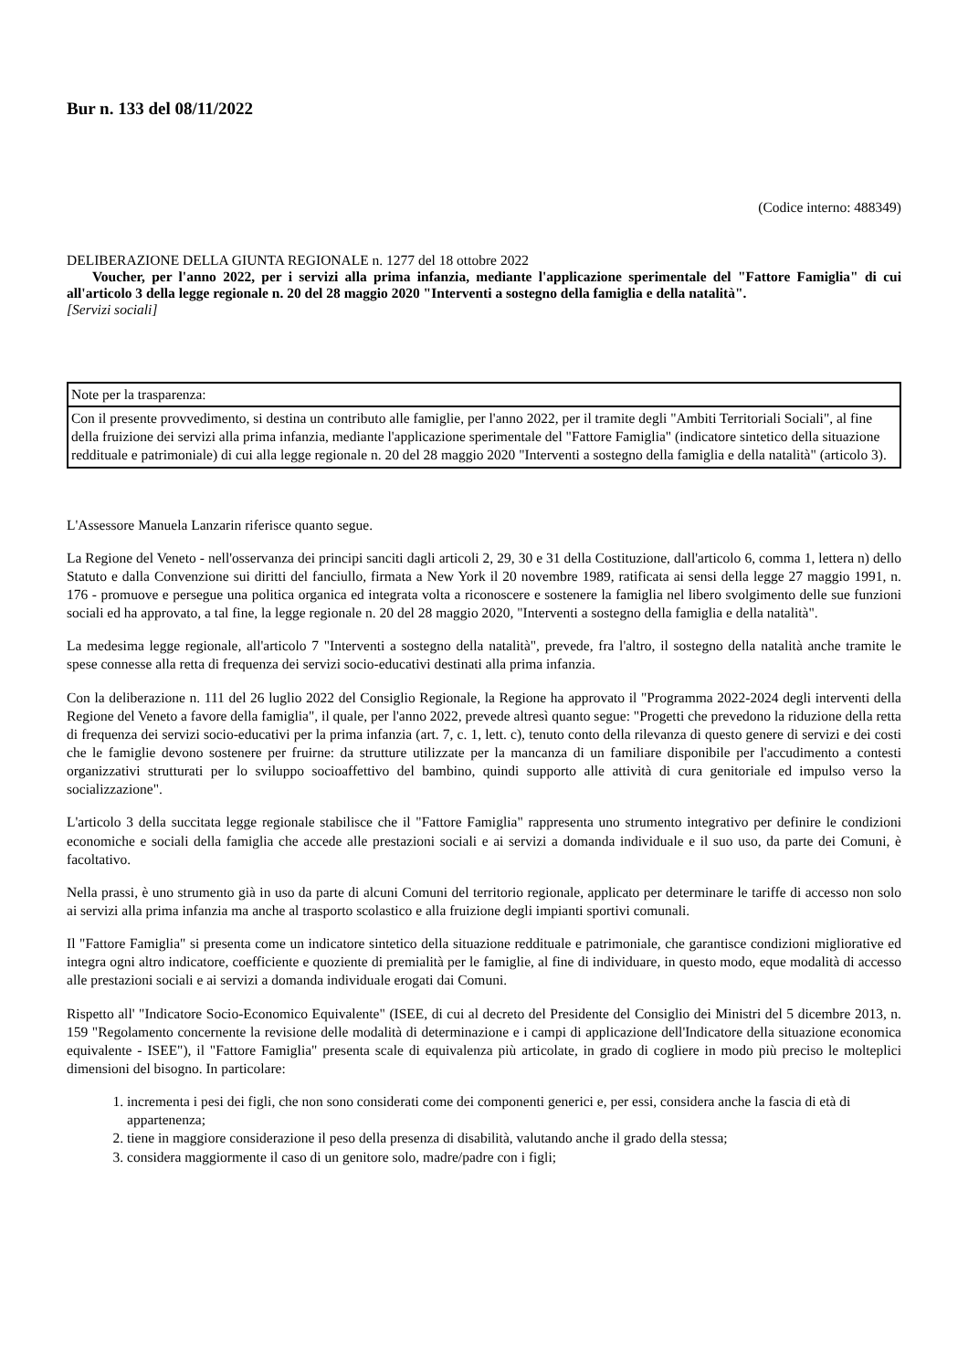Bur n. 133 del 08/11/2022
(Codice interno: 488349)
DELIBERAZIONE DELLA GIUNTA REGIONALE n. 1277 del 18 ottobre 2022
Voucher, per l'anno 2022, per i servizi alla prima infanzia, mediante l'applicazione sperimentale del "Fattore Famiglia" di cui all'articolo 3 della legge regionale n. 20 del 28 maggio 2020 "Interventi a sostegno della famiglia e della natalità".
[Servizi sociali]
| Note per la trasparenza: |
| Con il presente provvedimento, si destina un contributo alle famiglie, per l'anno 2022, per il tramite degli "Ambiti Territoriali Sociali", al fine della fruizione dei servizi alla prima infanzia, mediante l'applicazione sperimentale del "Fattore Famiglia" (indicatore sintetico della situazione reddituale e patrimoniale) di cui alla legge regionale n. 20 del 28 maggio 2020 "Interventi a sostegno della famiglia e della natalità" (articolo 3). |
L'Assessore Manuela Lanzarin riferisce quanto segue.
La Regione del Veneto - nell'osservanza dei principi sanciti dagli articoli 2, 29, 30 e 31 della Costituzione, dall'articolo 6, comma 1, lettera n) dello Statuto e dalla Convenzione sui diritti del fanciullo, firmata a New York il 20 novembre 1989, ratificata ai sensi della legge 27 maggio 1991, n. 176 - promuove e persegue una politica organica ed integrata volta a riconoscere e sostenere la famiglia nel libero svolgimento delle sue funzioni sociali ed ha approvato, a tal fine, la legge regionale n. 20 del 28 maggio 2020, "Interventi a sostegno della famiglia e della natalità".
La medesima legge regionale, all'articolo 7 "Interventi a sostegno della natalità", prevede, fra l'altro, il sostegno della natalità anche tramite le spese connesse alla retta di frequenza dei servizi socio-educativi destinati alla prima infanzia.
Con la deliberazione n. 111 del 26 luglio 2022 del Consiglio Regionale, la Regione ha approvato il "Programma 2022-2024 degli interventi della Regione del Veneto a favore della famiglia", il quale, per l'anno 2022, prevede altresì quanto segue: "Progetti che prevedono la riduzione della retta di frequenza dei servizi socio-educativi per la prima infanzia (art. 7, c. 1, lett. c), tenuto conto della rilevanza di questo genere di servizi e dei costi che le famiglie devono sostenere per fruirne: da strutture utilizzate per la mancanza di un familiare disponibile per l'accudimento a contesti organizzativi strutturati per lo sviluppo socioaffettivo del bambino, quindi supporto alle attività di cura genitoriale ed impulso verso la socializzazione".
L'articolo 3 della succitata legge regionale stabilisce che il "Fattore Famiglia" rappresenta uno strumento integrativo per definire le condizioni economiche e sociali della famiglia che accede alle prestazioni sociali e ai servizi a domanda individuale e il suo uso, da parte dei Comuni, è facoltativo.
Nella prassi, è uno strumento già in uso da parte di alcuni Comuni del territorio regionale, applicato per determinare le tariffe di accesso non solo ai servizi alla prima infanzia ma anche al trasporto scolastico e alla fruizione degli impianti sportivi comunali.
Il "Fattore Famiglia" si presenta come un indicatore sintetico della situazione reddituale e patrimoniale, che garantisce condizioni migliorative ed integra ogni altro indicatore, coefficiente e quoziente di premialità per le famiglie, al fine di individuare, in questo modo, eque modalità di accesso alle prestazioni sociali e ai servizi a domanda individuale erogati dai Comuni.
Rispetto all' "Indicatore Socio-Economico Equivalente" (ISEE, di cui al decreto del Presidente del Consiglio dei Ministri del 5 dicembre 2013, n. 159 "Regolamento concernente la revisione delle modalità di determinazione e i campi di applicazione dell'Indicatore della situazione economica equivalente - ISEE"), il "Fattore Famiglia" presenta scale di equivalenza più articolate, in grado di cogliere in modo più preciso le molteplici dimensioni del bisogno. In particolare:
1. incrementa i pesi dei figli, che non sono considerati come dei componenti generici e, per essi, considera anche la fascia di età di appartenenza;
2. tiene in maggiore considerazione il peso della presenza di disabilità, valutando anche il grado della stessa;
3. considera maggiormente il caso di un genitore solo, madre/padre con i figli;